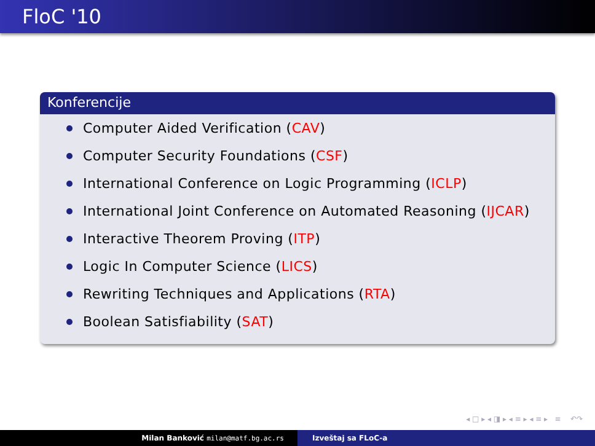FloC '10
Konferencije
Computer Aided Verification (CAV)
Computer Security Foundations (CSF)
International Conference on Logic Programming (ICLP)
International Joint Conference on Automated Reasoning (IJCAR)
Interactive Theorem Proving (ITP)
Logic In Computer Science (LICS)
Rewriting Techniques and Applications (RTA)
Boolean Satisfiability (SAT)
◂ □ ▸ ◂ ◨ ▸ ◂ ≡ ▸ ◂ ≡ ▸ ≡ ↶↷
Milan Banković milan@matf.bg.ac.rs Izveštaj sa FLoC-a